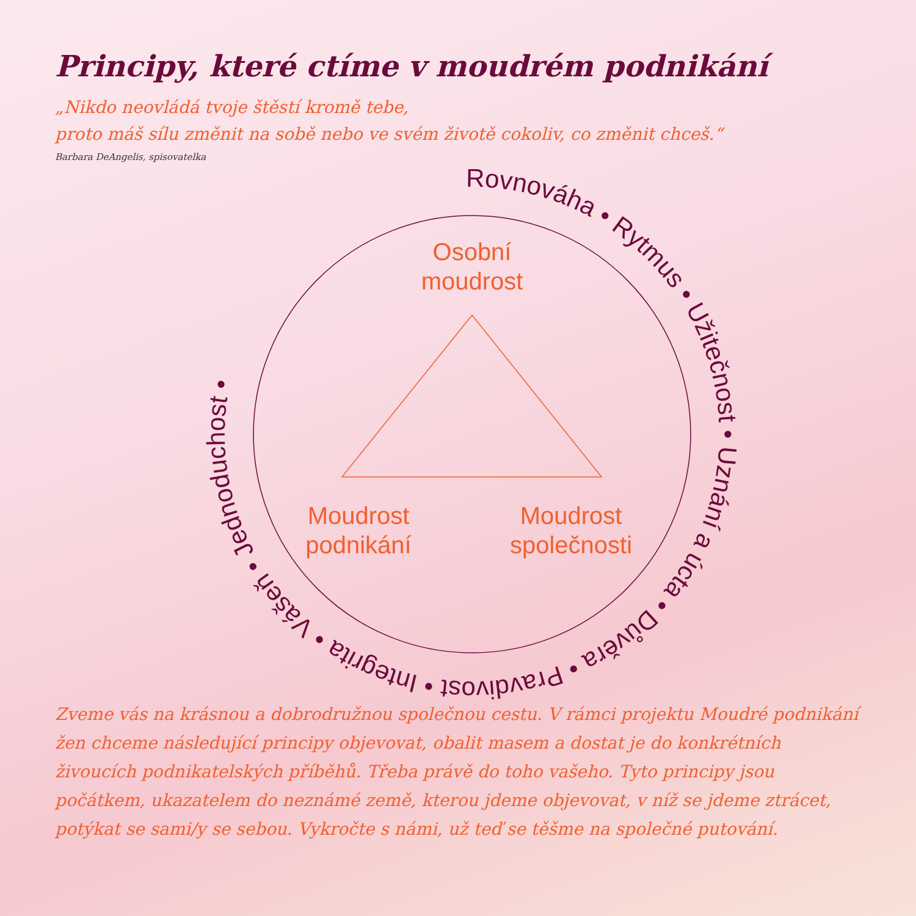Principy, které ctíme v moudrém podnikání
„Nikdo neovládá tvoje štěstí kromě tebe,
proto máš sílu změnit na sobě nebo ve svém životě cokoliv, co změnit chceš.“
Barbara DeAngelis, spisovatelka
Osobní
moudrost
Moudrost
podnikání
Moudrost
společnosti
Rovnováha • Rytmus • Užitečnost • Uznání a úcta • Důvěra • Pravdivost • Integrita • Vášeň • Jednoduchost •
Zveme vás na krásnou a dobrodružnou společnou cestu. V rámci projektu Moudré podnikání žen chceme následující principy objevovat, obalit masem a dostat je do konkrétních živoucích podnikatelských příběhů. Třeba právě do toho vašeho. Tyto principy jsou počátkem, ukazatelem do neznámé země, kterou jdeme objevovat, v níž se jdeme ztrácet, potýkat se sami/y se sebou. Vykročte s námi, už teď se těšme na společné putování.